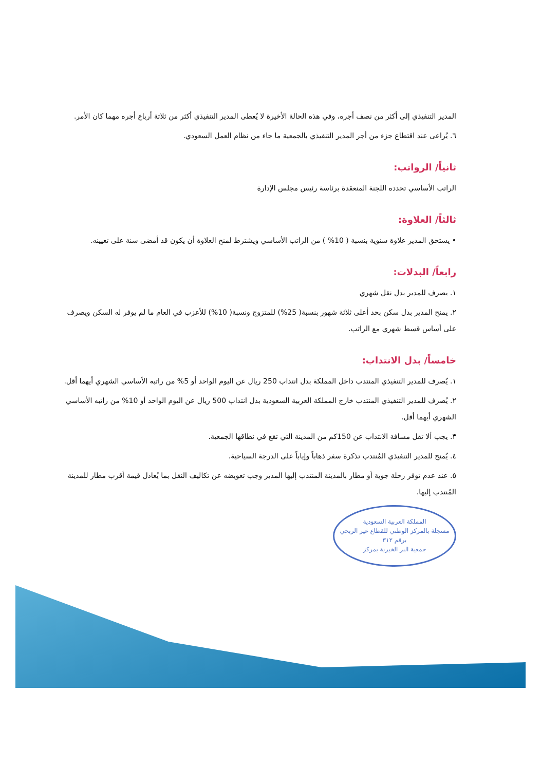المدير التنفيذي إلى أكثر من نصف أجره، وفي هذه الحالة الأخيرة لا يُعطى المدير التنفيذي أكثر من ثلاثة أرباع أجره مهما كان الأمر.
٦. يُراعى عند اقتطاع جزء من أجر المدير التنفيذي بالجمعية ما جاء من نظام العمل السعودي.
ثانياً/ الرواتب:
الراتب الأساسي تحدده اللجنة المنعقدة برئاسة رئيس مجلس الإدارة
ثالثاً/ العلاوة:
• يستحق المدير علاوة سنوية بنسبة ( 10% ) من الراتب الأساسي ويشترط لمنح العلاوة أن يكون قد أمضى سنة على تعيينه.
رابعاً/ البدلات:
١. يصرف للمدير بدل نقل شهري
٢. يمنح المدير بدل سكن بحد أعلى ثلاثة شهور بنسبة( 25%) للمتزوج ونسبة( 10%) للأعزب في العام ما لم يوفر له السكن ويصرف على أساس قسط شهري مع الراتب.
خامساً/ بدل الانتداب:
١. يُصرف للمدير التنفيذي المنتدب داخل المملكة بدل انتداب 250 ريال عن اليوم الواحد أو 5% من راتبه الأساسي الشهري أيهما أقل.
٢. يُصرف للمدير التنفيذي المنتدب خارج المملكة العربية السعودية بدل انتداب 500 ريال عن اليوم الواحد أو 10% من راتبه الأساسي الشهري أيهما أقل.
٣. يجب ألا تقل مسافة الانتداب عن 150كم من المدينة التي تقع في نطاقها الجمعية.
٤. يُمنح للمدير التنفيذي المُنتدب تذكرة سفر ذهاباً وإياباً على الدرجة السياحية.
٥. عند عدم توفر رحلة جوية أو مطار بالمدينة المنتدب إليها المدير وجب تعويضه عن تكاليف النقل بما يُعادل قيمة أقرب مطار للمدينة المُنتدب إليها.
المملكة العربية السعودية
مسجلة بالمركز الوطني للقطاع غير الربحي برقم ٣١٢
جمعية البر الخيرية بمركز